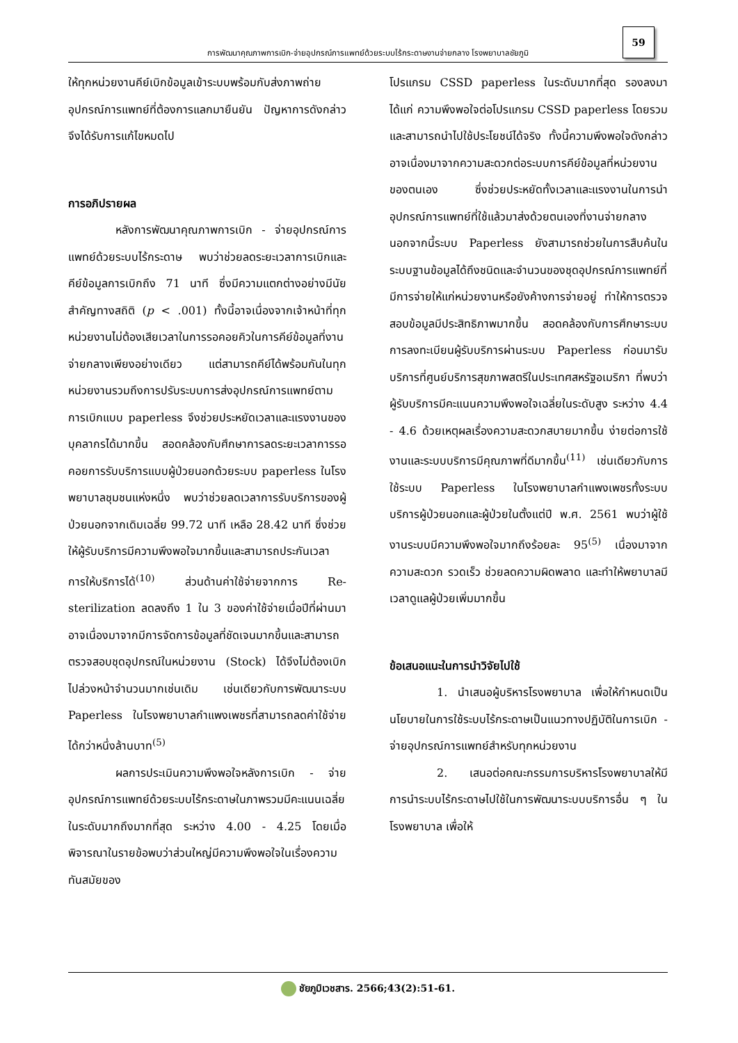59
การพัฒนาคุณภาพการเบิก-จ่ายอุปกรณ์การแพทย์ด้วยระบบไร้กระดาษงานจ่ายกลาง โรงพยาบาลชัยภูมิ
ให้ทุกหน่วยงานคีย์เบิกข้อมูลเข้าระบบพร้อมกับส่งภาพถ่ายอุปกรณ์การแพทย์ที่ต้องการแลกมายืนยัน ปัญหาการดังกล่าวจึงได้รับการแก้ไขหมดไป
การอภิปรายผล
หลังการพัฒนาคุณภาพการเบิก - จ่ายอุปกรณ์การแพทย์ด้วยระบบไร้กระดาษ พบว่าช่วยลดระยะเวลาการเบิกและคีย์ข้อมูลการเบิกถึง 71 นาที ซึ่งมีความแตกต่างอย่างมีนัยสำคัญทางสถิติ (p < .001) ทั้งนี้อาจเนื่องจากเจ้าหน้าที่ทุกหน่วยงานไม่ต้องเสียเวลาในการรอคอยคิวในการคีย์ข้อมูลที่งานจ่ายกลางเพียงอย่างเดียว แต่สามารถคีย์ได้พร้อมกันในทุกหน่วยงานรวมถึงการปรับระบบการส่งอุปกรณ์การแพทย์ตามการเบิกแบบ paperless จึงช่วยประหยัดเวลาและแรงงานของบุคลากรได้มากขึ้น สอดคล้องกับศึกษาการลดระยะเวลาการรอคอยการรับบริการแบบผู้ป่วยนอกด้วยระบบ paperless ในโรงพยาบาลชุมชนแห่งหนึ่ง พบว่าช่วยลดเวลาการรับบริการของผู้ป่วยนอกจากเดิมเฉลี่ย 99.72 นาที เหลือ 28.42 นาที ซึ่งช่วยให้ผู้รับบริการมีความพึงพอใจมากขึ้นและสามารถประกันเวลาการให้บริการได้<sup>(10)</sup> ส่วนด้านค่าใช้จ่ายจากการ Re-sterilization ลดลงถึง 1 ใน 3 ของค่าใช้จ่ายเมื่อปีที่ผ่านมา อาจเนื่องมาจากมีการจัดการข้อมูลที่ชัดเจนมากขึ้นและสามารถตรวจสอบชุดอุปกรณ์ในหน่วยงาน (Stock) ได้จึงไม่ต้องเบิกไปล่วงหน้าจำนวนมากเช่นเดิม เช่นเดียวกับการพัฒนาระบบ Paperless ในโรงพยาบาลกำแพงเพชรที่สามารถลดค่าใช้จ่ายได้กว่าหนึ่งล้านบาท<sup>(5)</sup>
ผลการประเมินความพึงพอใจหลังการเบิก - จ่ายอุปกรณ์การแพทย์ด้วยระบบไร้กระดาษในภาพรวมมีคะแนนเฉลี่ยในระดับมากถึงมากที่สุด ระหว่าง 4.00 - 4.25 โดยเมื่อพิจารณาในรายข้อพบว่าส่วนใหญ่มีความพึงพอใจในเรื่องความทันสมัยของ
โปรแกรม CSSD paperless ในระดับมากที่สุด รองลงมา ได้แก่ ความพึงพอใจต่อโปรแกรม CSSD paperless โดยรวมและสามารถนำไปใช้ประโยชน์ได้จริง ทั้งนี้ความพึงพอใจดังกล่าวอาจเนื่องมาจากความสะดวกต่อระบบการคีย์ข้อมูลที่หน่วยงานของตนเอง ซึ่งช่วยประหยัดทั้งเวลาและแรงงานในการนำอุปกรณ์การแพทย์ที่ใช้แล้วมาส่งด้วยตนเองที่งานจ่ายกลาง นอกจากนี้ระบบ Paperless ยังสามารถช่วยในการสืบค้นในระบบฐานข้อมูลได้ถึงชนิดและจำนวนของชุดอุปกรณ์การแพทย์ที่มีการจ่ายให้แก่หน่วยงานหรือยังค้างการจ่ายอยู่ ทำให้การตรวจสอบข้อมูลมีประสิทธิภาพมากขึ้น สอดคล้องกับการศึกษาระบบการลงทะเบียนผู้รับบริการผ่านระบบ Paperless ก่อนมารับบริการที่ศูนย์บริการสุขภาพสตรีในประเทศสหรัฐอเมริกา ที่พบว่าผู้รับบริการมีคะแนนความพึงพอใจเฉลี่ยในระดับสูง ระหว่าง 4.4 - 4.6 ด้วยเหตุผลเรื่องความสะดวกสบายมากขึ้น ง่ายต่อการใช้งานและระบบบริการมีคุณภาพที่ดีมากขึ้น<sup>(11)</sup> เช่นเดียวกับการใช้ระบบ Paperless ในโรงพยาบาลกำแพงเพชรทั้งระบบบริการผู้ป่วยนอกและผู้ป่วยในตั้งแต่ปี พ.ศ. 2561 พบว่าผู้ใช้งานระบบมีความพึงพอใจมากถึงร้อยละ 95<sup>(5)</sup> เนื่องมาจากความสะดวก รวดเร็ว ช่วยลดความผิดพลาด และทำให้พยาบาลมีเวลาดูแลผู้ป่วยเพิ่มมากขึ้น
ข้อเสนอแนะในการนำวิจัยไปใช้
1. นำเสนอผู้บริหารโรงพยาบาล เพื่อให้กำหนดเป็นนโยบายในการใช้ระบบไร้กระดาษเป็นแนวทางปฏิบัติในการเบิก - จ่ายอุปกรณ์การแพทย์สำหรับทุกหน่วยงาน
2. เสนอต่อคณะกรรมการบริหารโรงพยาบาลให้มีการนำระบบไร้กระดาษไปใช้ในการพัฒนาระบบบริการอื่น ๆ ในโรงพยาบาล เพื่อให้
ชัยภูมิเวชสาร. 2566;43(2):51-61.